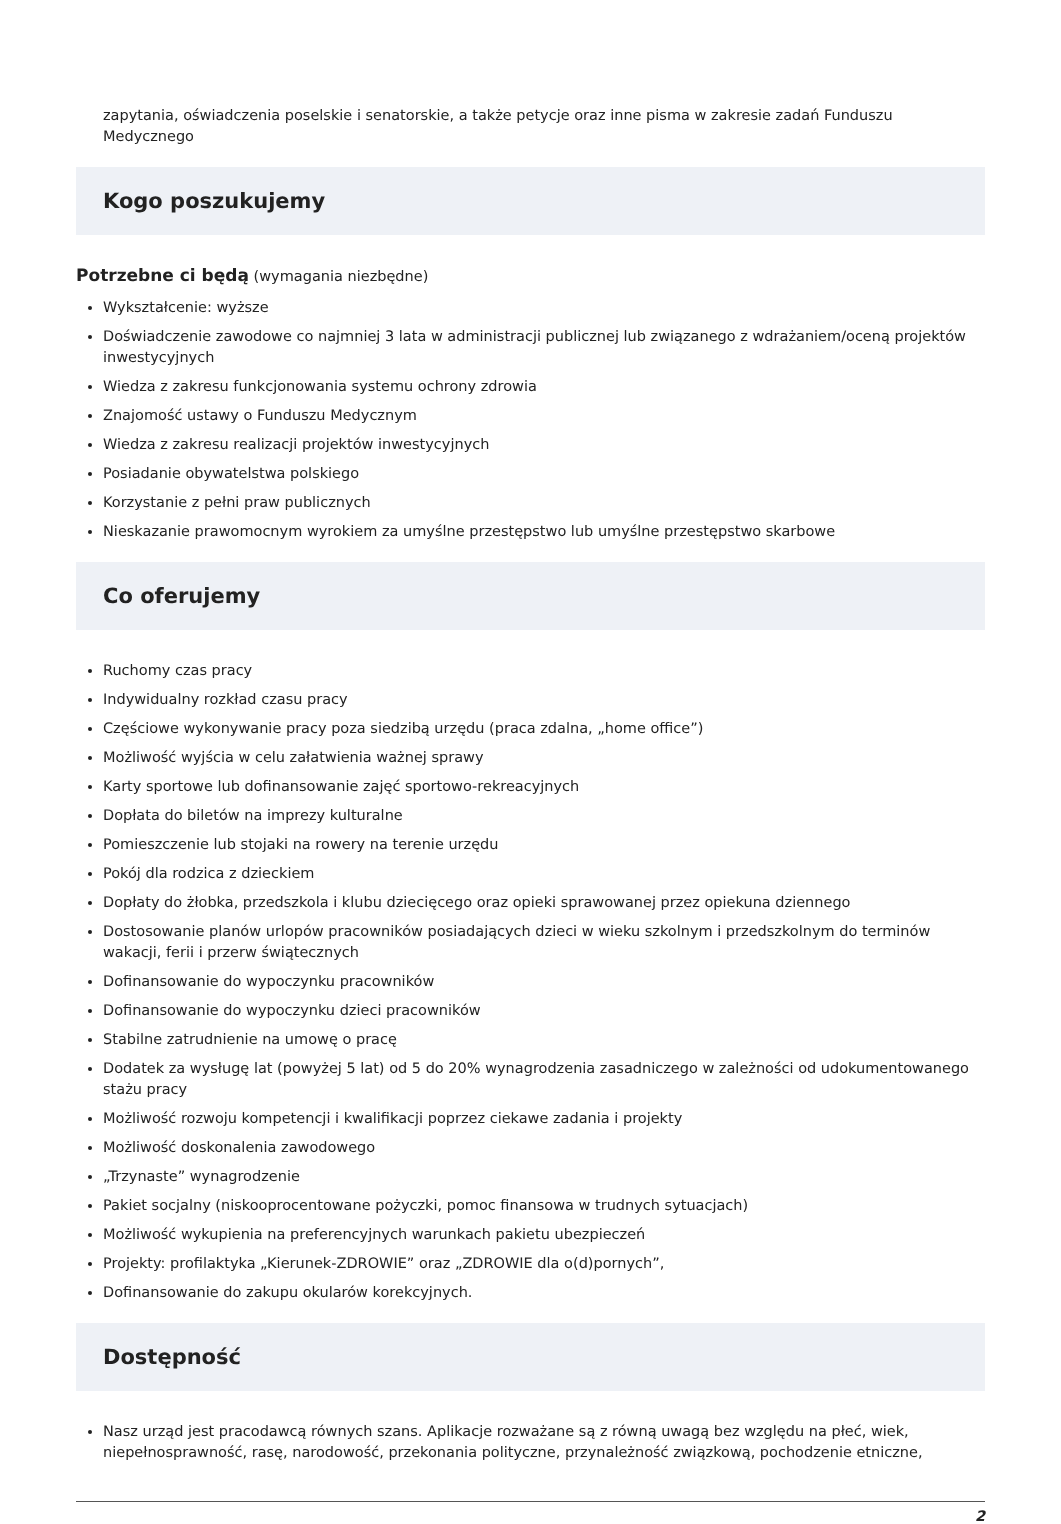zapytania, oświadczenia poselskie i senatorskie, a także petycje oraz inne pisma w zakresie zadań Funduszu Medycznego
Kogo poszukujemy
Potrzebne ci będą (wymagania niezbędne)
Wykształcenie: wyższe
Doświadczenie zawodowe co najmniej 3 lata w administracji publicznej lub związanego z wdrażaniem/oceną projektów inwestycyjnych
Wiedza z zakresu funkcjonowania systemu ochrony zdrowia
Znajomość ustawy o Funduszu Medycznym
Wiedza z zakresu realizacji projektów inwestycyjnych
Posiadanie obywatelstwa polskiego
Korzystanie z pełni praw publicznych
Nieskazanie prawomocnym wyrokiem za umyślne przestępstwo lub umyślne przestępstwo skarbowe
Co oferujemy
Ruchomy czas pracy
Indywidualny rozkład czasu pracy
Częściowe wykonywanie pracy poza siedzibą urzędu (praca zdalna, „home office”)
Możliwość wyjścia w celu załatwienia ważnej sprawy
Karty sportowe lub dofinansowanie zajęć sportowo-rekreacyjnych
Dopłata do biletów na imprezy kulturalne
Pomieszczenie lub stojaki na rowery na terenie urzędu
Pokój dla rodzica z dzieckiem
Dopłaty do żłobka, przedszkola i klubu dziecięcego oraz opieki sprawowanej przez opiekuna dziennego
Dostosowanie planów urlopów pracowników posiadających dzieci w wieku szkolnym i przedszkolnym do terminów wakacji, ferii i przerw świątecznych
Dofinansowanie do wypoczynku pracowników
Dofinansowanie do wypoczynku dzieci pracowników
Stabilne zatrudnienie na umowę o pracę
Dodatek za wysługę lat (powyżej 5 lat) od 5 do 20% wynagrodzenia zasadniczego w zależności od udokumentowanego stażu pracy
Możliwość rozwoju kompetencji i kwalifikacji poprzez ciekawe zadania i projekty
Możliwość doskonalenia zawodowego
„Trzynaste” wynagrodzenie
Pakiet socjalny (niskooprocentowane pożyczki, pomoc finansowa w trudnych sytuacjach)
Możliwość wykupienia na preferencyjnych warunkach pakietu ubezpieczeń
Projekty: profilaktyka „Kierunek-ZDROWIE” oraz „ZDROWIE dla o(d)pornych”,
Dofinansowanie do zakupu okularów korekcyjnych.
Dostępność
Nasz urząd jest pracodawcą równych szans. Aplikacje rozważane są z równą uwagą bez względu na płeć, wiek, niepełnosprawność, rasę, narodowość, przekonania polityczne, przynależność związkową, pochodzenie etniczne,
2